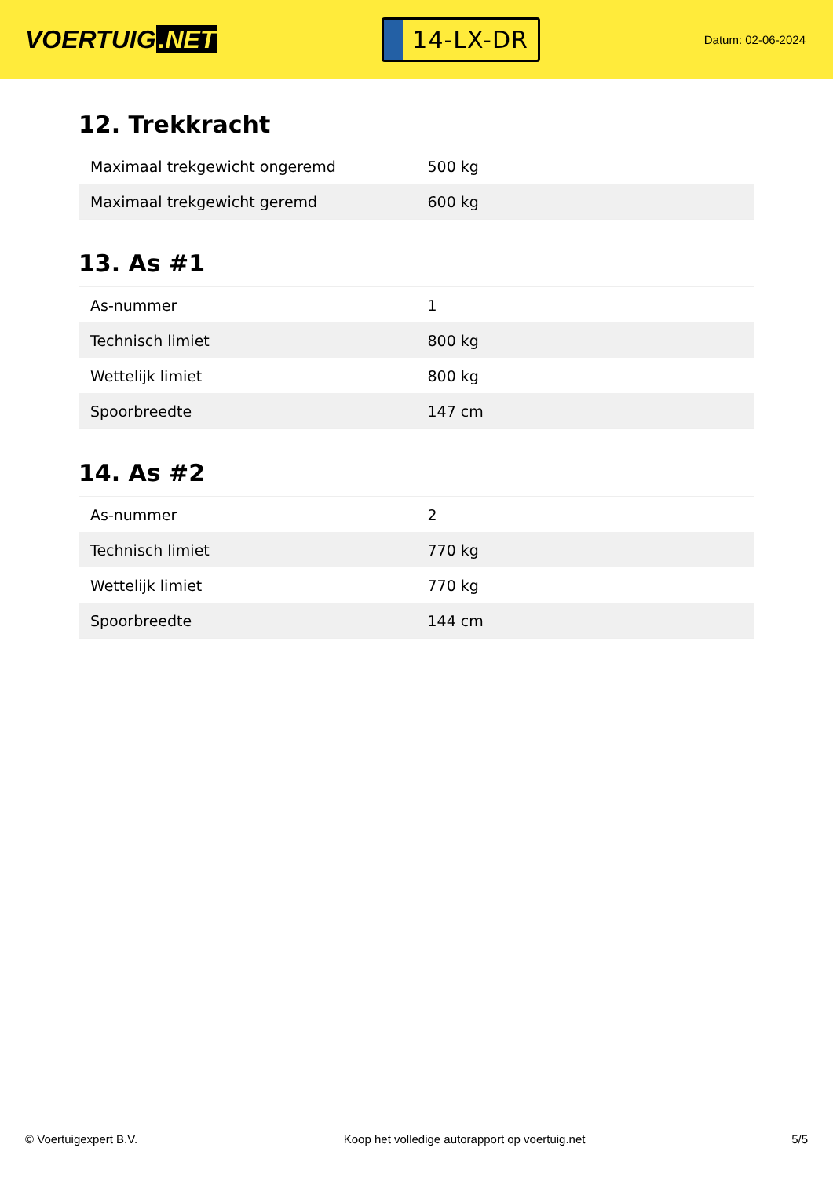VOERTUIG.NET
14-LX-DR
Datum: 02-06-2024
12. Trekkracht
| Maximaal trekgewicht ongeremd | 500 kg |
| Maximaal trekgewicht geremd | 600 kg |
13. As #1
| As-nummer | 1 |
| Technisch limiet | 800 kg |
| Wettelijk limiet | 800 kg |
| Spoorbreedte | 147 cm |
14. As #2
| As-nummer | 2 |
| Technisch limiet | 770 kg |
| Wettelijk limiet | 770 kg |
| Spoorbreedte | 144 cm |
© Voertuigexpert B.V. Koop het volledige autorapport op voertuig.net 5/5